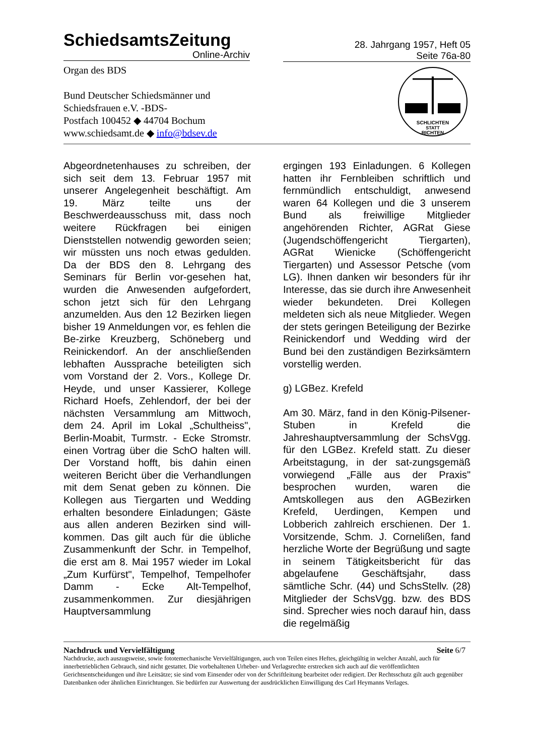SchiedsamtsZeitung
Online-Archiv
28. Jahrgang 1957, Heft 05
Seite 76a-80
Organ des BDS
Bund Deutscher Schiedsmänner und
Schiedsfrauen e.V. -BDS-
Postfach 100452 ◆ 44704 Bochum
www.schiedsamt.de ◆ info@bdsev.de
SCHLICHTEN
STATT
RICHTEN
Abgeordnetenhauses zu schreiben, der sich seit dem 13. Februar 1957 mit unserer Angelegenheit beschäftigt. Am 19. März teilte uns der Beschwerdeausschuss mit, dass noch weitere Rückfragen bei einigen Dienststellen notwendig geworden seien; wir müssten uns noch etwas gedulden. Da der BDS den 8. Lehrgang des Seminars für Berlin vor-gesehen hat, wurden die Anwesenden aufgefordert, schon jetzt sich für den Lehrgang anzumelden. Aus den 12 Bezirken liegen bisher 19 Anmeldungen vor, es fehlen die Be-zirke Kreuzberg, Schöneberg und Reinickendorf. An der anschließenden lebhaften Aussprache beteiligten sich vom Vorstand der 2. Vors., Kollege Dr. Heyde, und unser Kassierer, Kollege Richard Hoefs, Zehlendorf, der bei der nächsten Versammlung am Mittwoch, dem 24. April im Lokal „Schultheiss", Berlin-Moabit, Turmstr. - Ecke Stromstr. einen Vortrag über die SchO halten will. Der Vorstand hofft, bis dahin einen weiteren Bericht über die Verhandlungen mit dem Senat geben zu können. Die Kollegen aus Tiergarten und Wedding erhalten besondere Einladungen; Gäste aus allen anderen Bezirken sind will-kommen. Das gilt auch für die übliche Zusammenkunft der Schr. in Tempelhof, die erst am 8. Mai 1957 wieder im Lokal „Zum Kurfürst", Tempelhof, Tempelhofer Damm - Ecke Alt-Tempelhof, zusammenkommen. Zur diesjährigen Hauptversammlung
ergingen 193 Einladungen. 6 Kollegen hatten ihr Fernbleiben schriftlich und fernmündlich entschuldigt, anwesend waren 64 Kollegen und die 3 unserem Bund als freiwillige Mitglieder angehörenden Richter, AGRat Giese (Jugendschöffengericht Tiergarten), AGRat Wienicke (Schöffengericht Tiergarten) und Assessor Petsche (vom LG). Ihnen danken wir besonders für ihr Interesse, das sie durch ihre Anwesenheit wieder bekundeten. Drei Kollegen meldeten sich als neue Mitglieder. Wegen der stets geringen Beteiligung der Bezirke Reinickendorf und Wedding wird der Bund bei den zuständigen Bezirksämtern vorstellig werden.
g) LGBez. Krefeld
Am 30. März, fand in den König-Pilsener-Stuben in Krefeld die Jahreshauptversammlung der SchsVgg. für den LGBez. Krefeld statt. Zu dieser Arbeitstagung, in der sat-zungsgemäß vorwiegend „Fälle aus der Praxis" besprochen wurden, waren die Amtskollegen aus den AGBezirken Krefeld, Uerdingen, Kempen und Lobberich zahlreich erschienen. Der 1. Vorsitzende, Schm. J. Cornelißen, fand herzliche Worte der Begrüßung und sagte in seinem Tätigkeitsbericht für das abgelaufene Geschäftsjahr, dass sämtliche Schr. (44) und SchsStellv. (28) Mitglieder der SchsVgg. bzw. des BDS sind. Sprecher wies noch darauf hin, dass die regelmäßig
Nachdruck und Vervielfältigung Seite 6/7
Nachdrucke, auch auszugsweise, sowie fototemechanische Vervielfältigungen, auch von Teilen eines Heftes, gleichgültig in welcher Anzahl, auch für innerbetrieblichen Gebrauch, sind nicht gestattet. Die vorbehaltenen Urheber- und Verlagsrechte erstrecken sich auch auf die veröffentlichten Gerichtsentscheidungen und ihre Leitsätze; sie sind vom Einsender oder von der Schriftleitung bearbeitet oder redigiert. Der Rechtsschutz gilt auch gegenüber Datenbanken oder ähnlichen Einrichtungen. Sie bedürfen zur Auswertung der ausdrücklichen Einwilligung des Carl Heymanns Verlages.